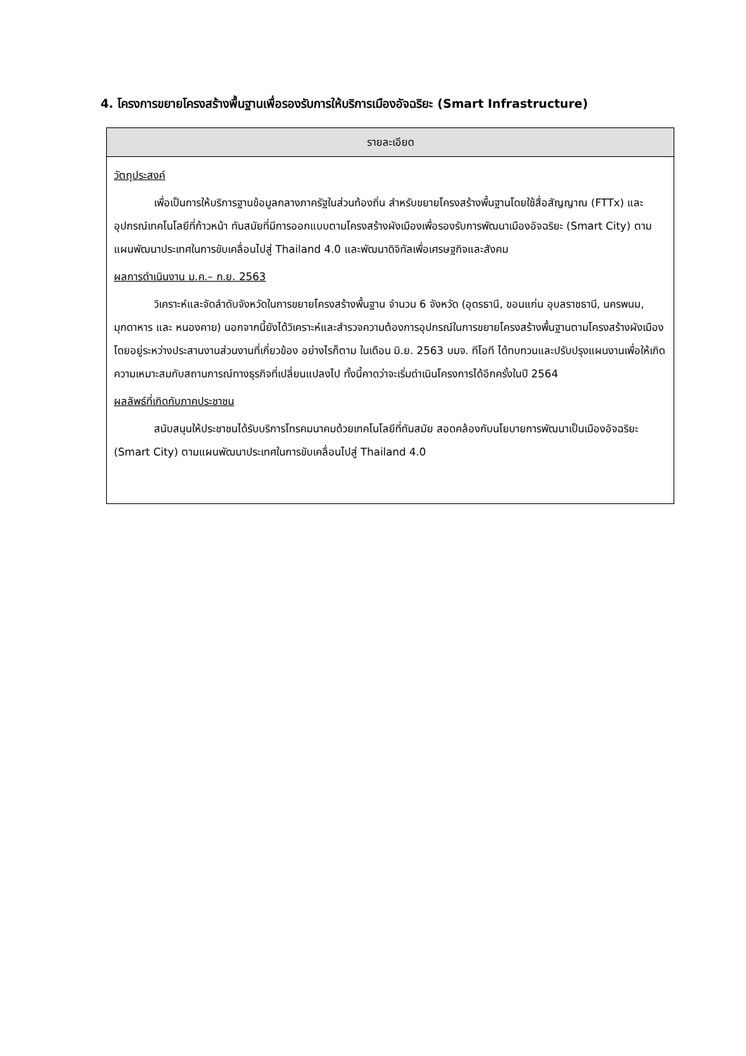4. โครงการขยายโครงสร้างพื้นฐานเพื่อรองรับการให้บริการเมืองอัจฉริยะ (Smart Infrastructure)
| รายละเอียด |
| --- |
| วัตถุประสงค์ เพื่อเป็นการให้บริการฐานข้อมูลกลางภาครัฐในส่วนท้องถิ่น สำหรับขยายโครงสร้างพื้นฐานโดยใช้สื่อสัญญาณ (FTTx) และอุปกรณ์เทคโนโลยีที่ก้าวหน้า ทันสมัยที่มีการออกแบบตามโครงสร้างผังเมืองเพื่อรองรับการพัฒนาเมืองอัจฉริยะ (Smart City) ตามแผนพัฒนาประเทศในการขับเคลื่อนไปสู่ Thailand 4.0 และพัฒนาดิจิทัลเพื่อเศรษฐกิจและสังคม ผลการดำเนินงาน ม.ค.– ก.ย. 2563 วิเคราะห์และจัดลำดับจังหวัดในการขยายโครงสร้างพื้นฐาน จำนวน 6 จังหวัด (อุดรธานี, ขอนแก่น อุบลราชธานี, นครพนม, มุกดาหาร และ หนองคาย) นอกจากนี้ยังได้วิเคราะห์และสำรวจความต้องการอุปกรณ์ในการขยายโครงสร้างพื้นฐานตามโครงสร้างผังเมืองโดยอยู่ระหว่างประสานงานส่วนงานที่เกี่ยวข้อง อย่างไรก็ตาม ในเดือน มิ.ย. 2563 บมจ. ทีโอที ได้ทบทวนและปรับปรุงแผนงานเพื่อให้เกิดความเหมาะสมกับสถานการณ์ทางธุรกิจที่เปลี่ยนแปลงไป ทั้งนี้คาดว่าจะเริ่มดำเนินโครงการได้อีกครั้งในปี 2564 ผลลัพธ์ที่เกิดกับภาคประชาชน สนับสนุนให้ประชาชนได้รับบริการโทรคมนาคมด้วยเทคโนโลยีที่ทันสมัย สอดคล้องกับนโยบายการพัฒนาเป็นเมืองอัจฉริยะ (Smart City) ตามแผนพัฒนาประเทศในการขับเคลื่อนไปสู่ Thailand 4.0 |